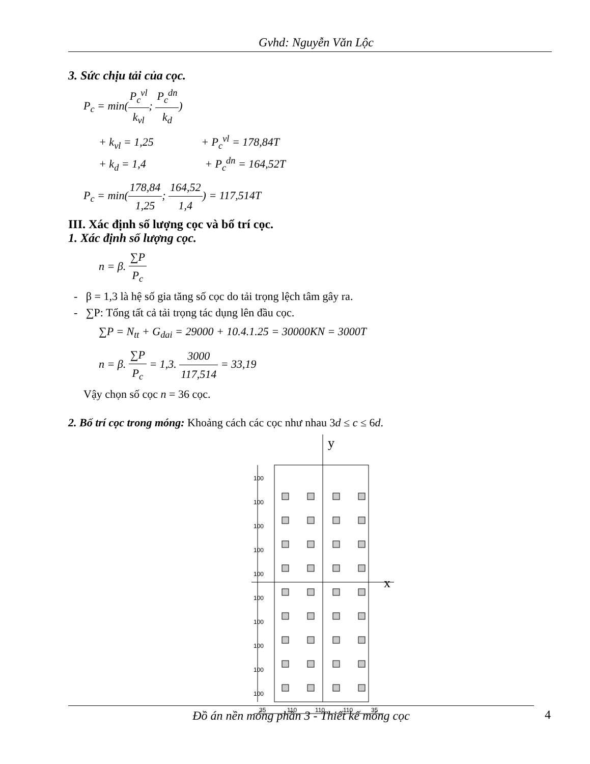Gvhd: Nguyễn Văn Lộc
3. Sức chịu tải của cọc.
P<sub>c</sub> = min(P<sub>c</sub><sup>vl</sup> k<sub>vl</sub>; P<sub>c</sub><sup>dn</sup> k<sub>d</sub>)
+ k<sub>vl</sub> = 1,25 + P<sub>c</sub><sup>vl</sup> = 178,84T
+ k<sub>d</sub> = 1,4 + P<sub>c</sub><sup>dn</sup> = 164,52T
P<sub>c</sub> = min(178,84 1,25; 164,52 1,4) = 117,514T
III. Xác định số lượng cọc và bố trí cọc.
1. Xác định số lượng cọc.
n = β. ∑P P<sub>c</sub>
- β = 1,3 là hệ số gia tăng số cọc do tải trọng lệch tâm gây ra.
- ∑P: Tổng tất cả tải trọng tác dụng lên đầu cọc.
∑P = N<sub>tt</sub> + G<sub>dai</sub> = 29000 + 10.4.1.25 = 30000KN = 3000T
n = β. ∑P P<sub>c</sub> = 1,3. 3000 117,514 = 33,19
Vậy chọn số cọc n = 36 cọc.
2. Bố trí cọc trong móng: Khoảng cách các cọc như nhau 3d ≤ c ≤ 6d.
y
x
100
100
100
100
100
100
100
100
100
100
35
110
110
110
35
Đồ án nền móng phần 3 - Thiết kế móng cọc 4